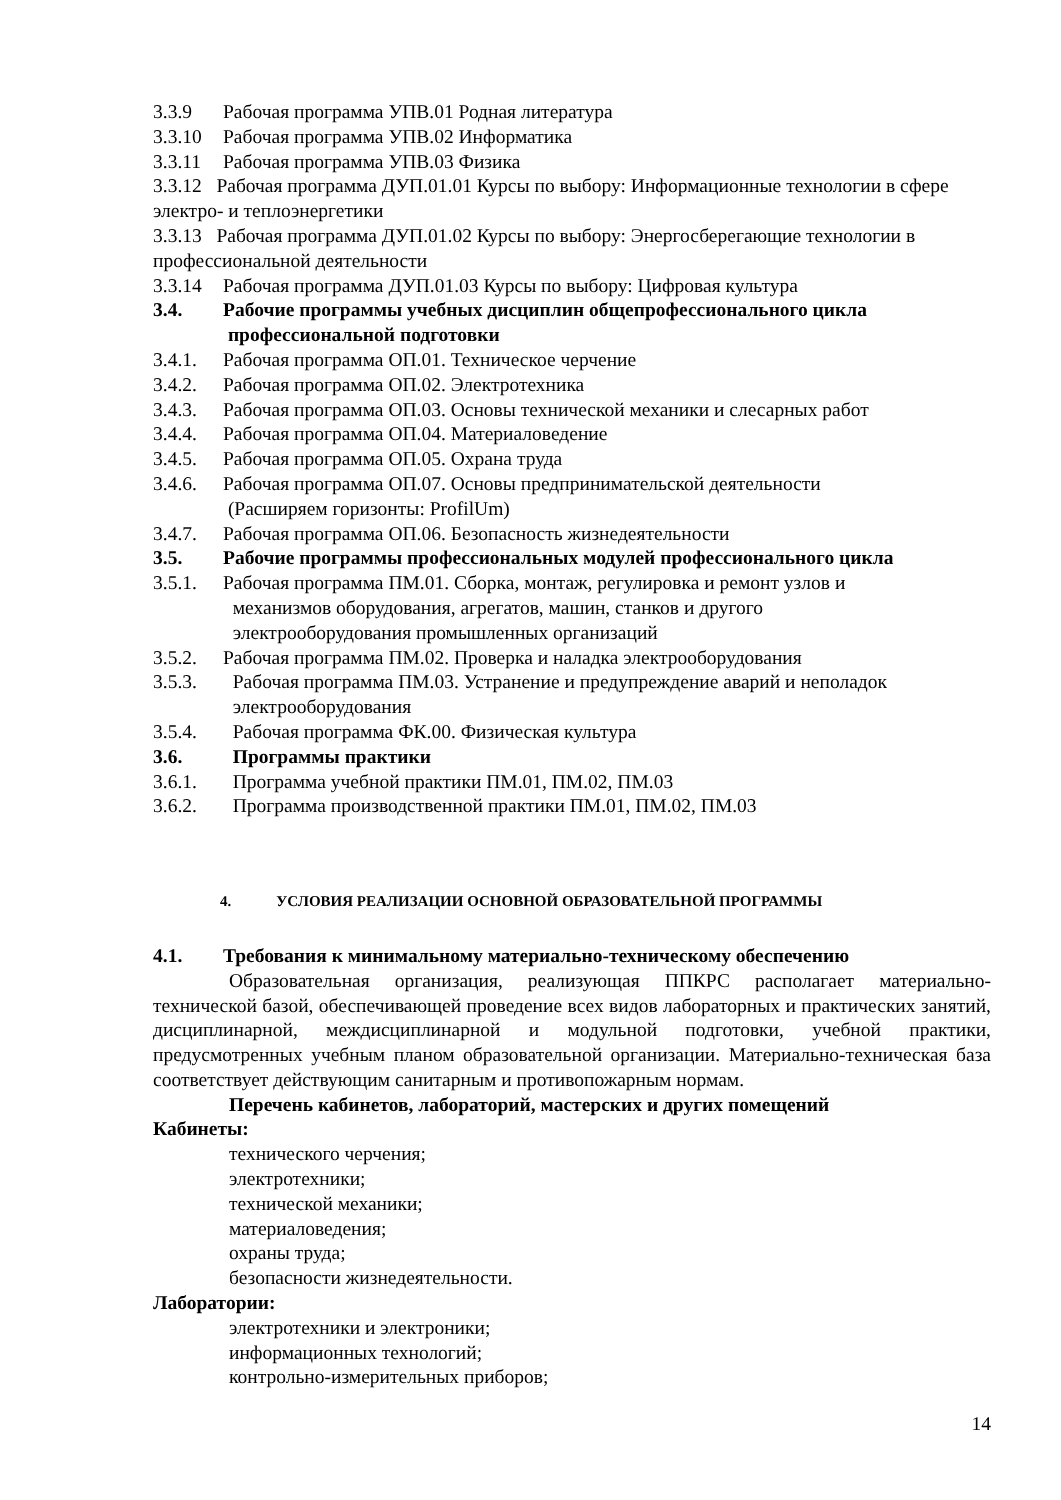3.3.9 Рабочая программа УПВ.01 Родная литература
3.3.10 Рабочая программа УПВ.02 Информатика
3.3.11 Рабочая программа УПВ.03 Физика
3.3.12 Рабочая программа ДУП.01.01 Курсы по выбору: Информационные технологии в сфере электро- и теплоэнергетики
3.3.13 Рабочая программа ДУП.01.02 Курсы по выбору: Энергосберегающие технологии в профессиональной деятельности
3.3.14 Рабочая программа ДУП.01.03 Курсы по выбору: Цифровая культура
3.4. Рабочие программы учебных дисциплин общепрофессионального цикла
профессиональной подготовки
3.4.1. Рабочая программа ОП.01. Техническое черчение
3.4.2. Рабочая программа ОП.02. Электротехника
3.4.3. Рабочая программа ОП.03. Основы технической механики и слесарных работ
3.4.4. Рабочая программа ОП.04. Материаловедение
3.4.5. Рабочая программа ОП.05. Охрана труда
3.4.6. Рабочая программа ОП.07. Основы предпринимательской деятельности
(Расширяем горизонты: ProfilUm)
3.4.7. Рабочая программа ОП.06. Безопасность жизнедеятельности
3.5. Рабочие программы профессиональных модулей профессионального цикла
3.5.1. Рабочая программа ПМ.01. Сборка, монтаж, регулировка и ремонт узлов и
механизмов оборудования, агрегатов, машин, станков и другого
электрооборудования промышленных организаций
3.5.2. Рабочая программа ПМ.02. Проверка и наладка электрооборудования
3.5.3. Рабочая программа ПМ.03. Устранение и предупреждение аварий и неполадок
электрооборудования
3.5.4. Рабочая программа ФК.00. Физическая культура
3.6. Программы практики
3.6.1. Программа учебной практики ПМ.01, ПМ.02, ПМ.03
3.6.2. Программа производственной практики ПМ.01, ПМ.02, ПМ.03
4. УСЛОВИЯ РЕАЛИЗАЦИИ ОСНОВНОЙ ОБРАЗОВАТЕЛЬНОЙ ПРОГРАММЫ
4.1. Требования к минимальному материально-техническому обеспечению
Образовательная организация, реализующая ППКРС располагает материально-технической базой, обеспечивающей проведение всех видов лабораторных и практических занятий, дисциплинарной, междисциплинарной и модульной подготовки, учебной практики, предусмотренных учебным планом образовательной организации. Материально-техническая база соответствует действующим санитарным и противопожарным нормам.
Перечень кабинетов, лабораторий, мастерских и других помещений
Кабинеты:
технического черчения;
электротехники;
технической механики;
материаловедения;
охраны труда;
безопасности жизнедеятельности.
Лаборатории:
электротехники и электроники;
информационных технологий;
контрольно-измерительных приборов;
14